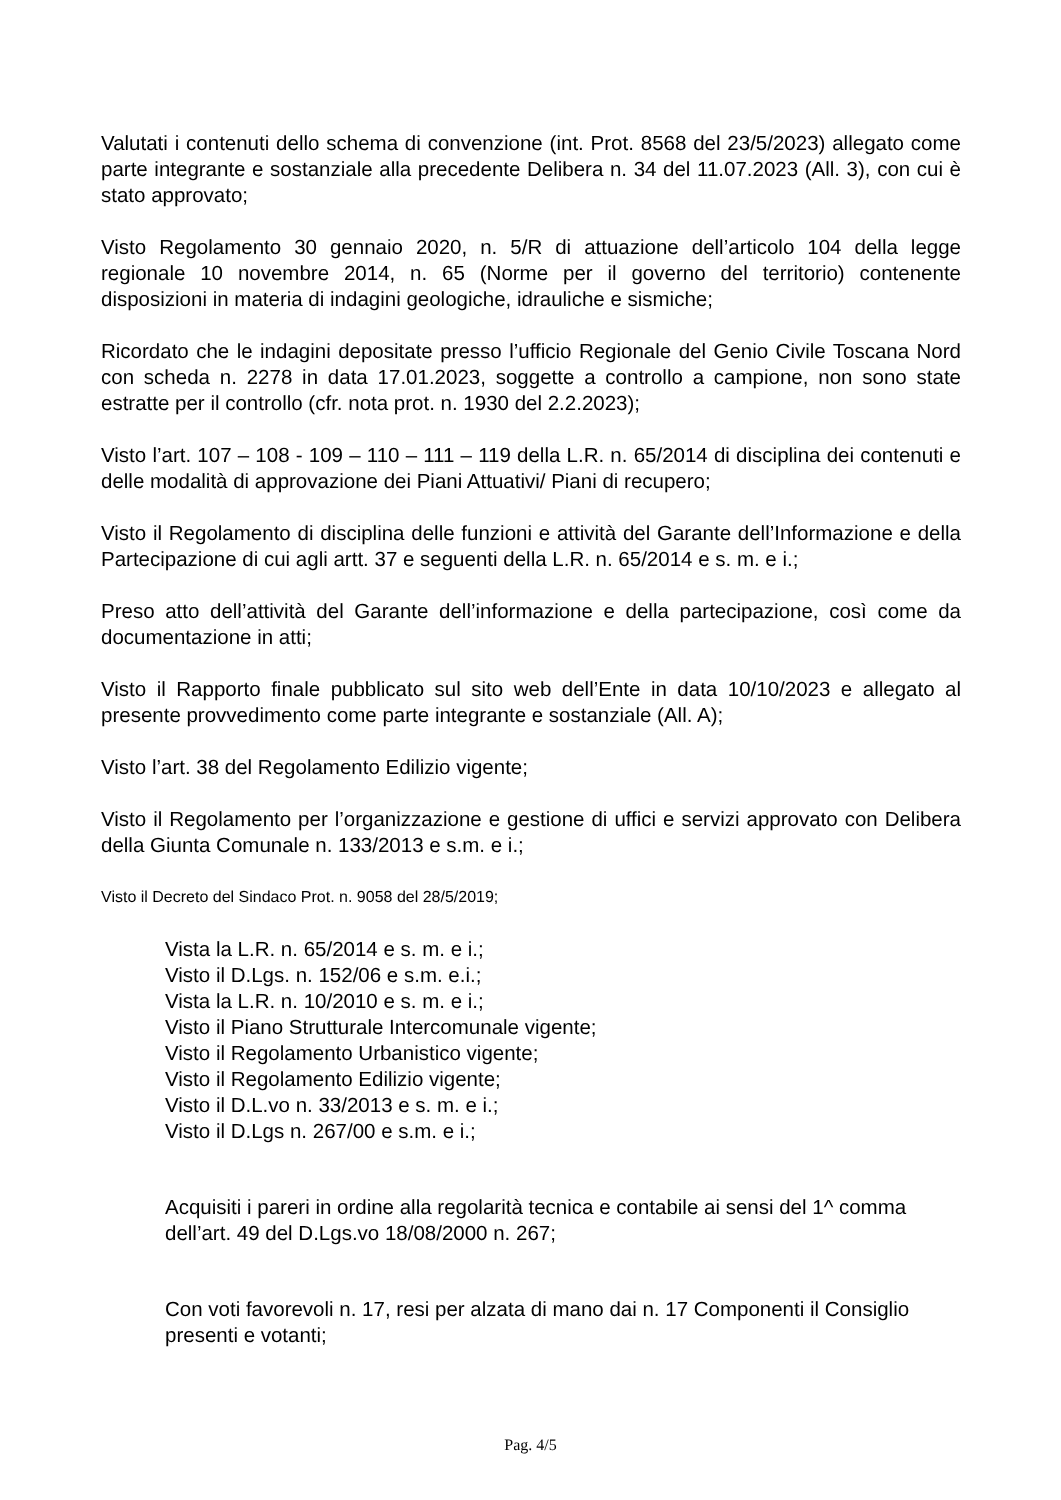Valutati i contenuti dello schema di convenzione (int. Prot. 8568 del 23/5/2023) allegato come parte integrante e sostanziale alla precedente Delibera n. 34 del 11.07.2023 (All. 3), con cui è stato approvato;
Visto Regolamento 30 gennaio 2020, n. 5/R di attuazione dell’articolo 104 della legge regionale 10 novembre 2014, n. 65 (Norme per il governo del territorio) contenente disposizioni in materia di indagini geologiche, idrauliche e sismiche;
Ricordato che le indagini depositate presso l’ufficio Regionale del Genio Civile Toscana Nord con scheda n. 2278 in data 17.01.2023, soggette a controllo a campione, non sono state estratte per il controllo (cfr. nota prot. n. 1930 del 2.2.2023);
Visto l’art. 107 – 108 - 109 – 110 – 111 – 119 della L.R. n. 65/2014 di disciplina dei contenuti e delle modalità di approvazione dei Piani Attuativi/ Piani di recupero;
Visto il Regolamento di disciplina delle funzioni e attività del Garante dell’Informazione e della Partecipazione di cui agli artt. 37 e seguenti della L.R. n. 65/2014 e s. m. e i.;
Preso atto dell’attività del Garante dell’informazione e della partecipazione, così come da documentazione in atti;
Visto il Rapporto finale pubblicato sul sito web dell’Ente in data 10/10/2023 e allegato al presente provvedimento come parte integrante e sostanziale (All. A);
Visto l’art. 38 del Regolamento Edilizio vigente;
Visto il Regolamento per l’organizzazione e gestione di uffici e servizi approvato con Delibera della Giunta Comunale n. 133/2013 e s.m. e i.;
Visto il Decreto del Sindaco Prot. n. 9058 del 28/5/2019;
Vista la L.R. n. 65/2014 e s. m. e i.;
Visto il D.Lgs. n. 152/06 e s.m. e.i.;
Vista la L.R. n. 10/2010 e s. m. e i.;
Visto il Piano Strutturale Intercomunale vigente;
Visto il Regolamento Urbanistico vigente;
Visto il Regolamento Edilizio vigente;
Visto il D.L.vo n. 33/2013 e s. m. e i.;
Visto il D.Lgs n. 267/00 e s.m. e i.;
Acquisiti i pareri in ordine alla regolarità tecnica e contabile ai sensi del 1^ comma dell’art. 49 del D.Lgs.vo 18/08/2000 n. 267;
Con voti favorevoli n. 17, resi per alzata di mano dai n. 17 Componenti il Consiglio presenti e votanti;
Pag. 4/5